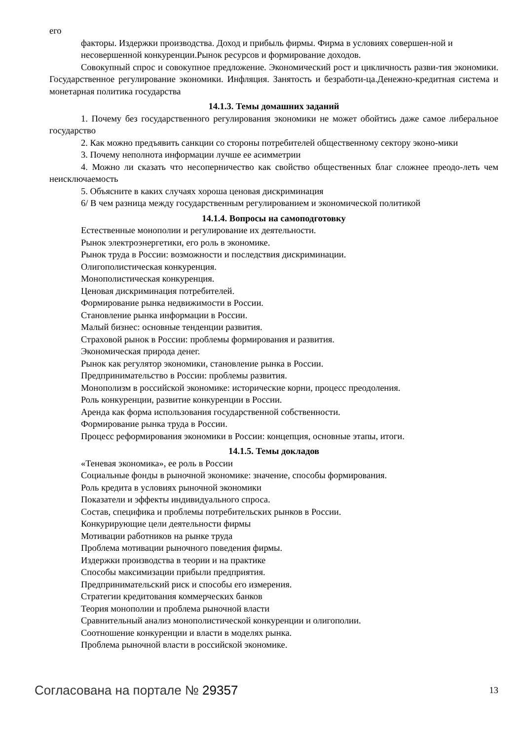его
факторы. Издержки производства. Доход и прибыль фирмы. Фирма в условиях совершен-ной и
несовершенной конкуренции.Рынок ресурсов и формирование доходов.
Совокупный спрос и совокупное предложение. Экономический рост и цикличность разви-тия экономики. Государственное регулирование экономики. Инфляция. Занятость и безработи-ца.Денежно-кредитная система и монетарная политика государства
14.1.3. Темы домашних заданий
1. Почему без государственного регулирования экономики не может обойтись даже самое либеральное государство
2. Как можно предъявить санкции со стороны потребителей общественному сектору эконо-мики
3. Почему неполнота информации лучше ее асимметрии
4. Можно ли сказать что несоперничество как свойство общественных благ сложнее преодо-леть чем неисключаемость
5. Объясните в каких случаях хороша ценовая дискриминация
6/ В чем разница между государственным регулированием и экономической политикой
14.1.4. Вопросы на самоподготовку
Естественные монополии и регулирование их деятельности.
Рынок электроэнергетики, его роль в экономике.
Рынок труда в России: возможности и последствия дискриминации.
Олигополистическая конкуренция.
Монополистическая конкуренция.
Ценовая дискриминация потребителей.
Формирование рынка недвижимости в России.
Становление рынка информации в России.
Малый бизнес: основные тенденции развития.
Страховой рынок в России: проблемы формирования и развития.
Экономическая природа денег.
Рынок как регулятор экономики, становление рынка в России.
Предпринимательство в России: проблемы развития.
Монополизм в российской экономике: исторические корни, процесс преодоления.
Роль конкуренции, развитие конкуренции в России.
Аренда как форма использования государственной собственности.
Формирование рынка труда в России.
Процесс реформирования экономики в России: концепция, основные этапы, итоги.
14.1.5. Темы докладов
«Теневая экономика», ее роль в России
Социальные фонды в рыночной экономике: значение, способы формирования.
Роль кредита в условиях рыночной экономики
Показатели и эффекты индивидуального спроса.
Состав, специфика и проблемы потребительских рынков в России.
Конкурирующие цели деятельности фирмы
Мотивации работников на рынке труда
Проблема мотивации рыночного поведения фирмы.
Издержки производства в теории и на практике
Способы максимизации прибыли предприятия.
Предпринимательский риск и способы его измерения.
Стратегии кредитования коммерческих банков
Теория монополии и проблема рыночной власти
Сравнительный анализ монополистической конкуренции и олигополии.
Соотношение конкуренции и власти в моделях рынка.
Проблема рыночной власти в российской экономике.
Согласована на портале № 29357 13